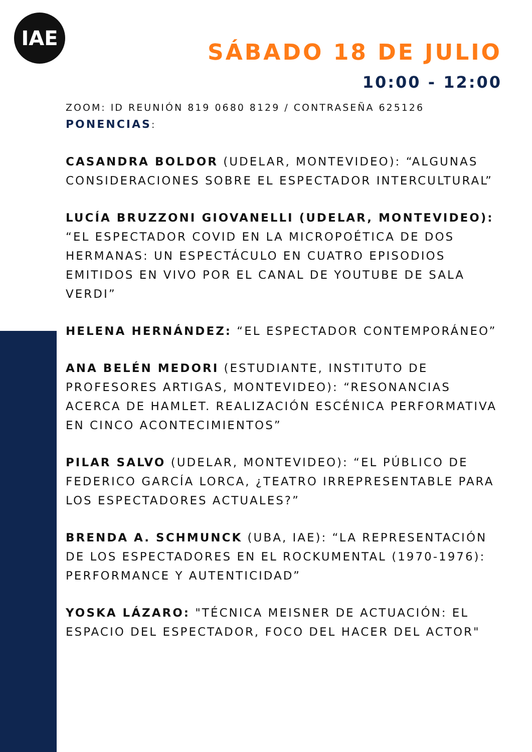IAE
SÁBADO 18 DE JULIO
10:00 - 12:00
ZOOM: ID REUNIÓN 819 0680 8129 / CONTRASEÑA 625126
PONENCIAS:
CASANDRA BOLDOR (UDELAR, MONTEVIDEO): “ALGUNAS CONSIDERACIONES SOBRE EL ESPECTADOR INTERCULTURAL”
LUCÍA BRUZZONI GIOVANELLI (UDELAR, MONTEVIDEO): “EL ESPECTADOR COVID EN LA MICROPOÉTICA DE DOS HERMANAS: UN ESPECTÁCULO EN CUATRO EPISODIOS EMITIDOS EN VIVO POR EL CANAL DE YOUTUBE DE SALA VERDI”
HELENA HERNÁNDEZ: “EL ESPECTADOR CONTEMPORÁNEO”
ANA BELÉN MEDORI (ESTUDIANTE, INSTITUTO DE PROFESORES ARTIGAS, MONTEVIDEO): “RESONANCIAS ACERCA DE HAMLET. REALIZACIÓN ESCÉNICA PERFORMATIVA EN CINCO ACONTECIMIENTOS”
PILAR SALVO (UDELAR, MONTEVIDEO): “EL PÚBLICO DE FEDERICO GARCÍA LORCA, ¿TEATRO IRREPRESENTABLE PARA LOS ESPECTADORES ACTUALES?”
BRENDA A. SCHMUNCK (UBA, IAE): “LA REPRESENTACIÓN DE LOS ESPECTADORES EN EL ROCKUMENTAL (1970-1976): PERFORMANCE Y AUTENTICIDAD”
YOSKA LÁZARO: "TÉCNICA MEISNER DE ACTUACIÓN: EL ESPACIO DEL ESPECTADOR, FOCO DEL HACER DEL ACTOR"